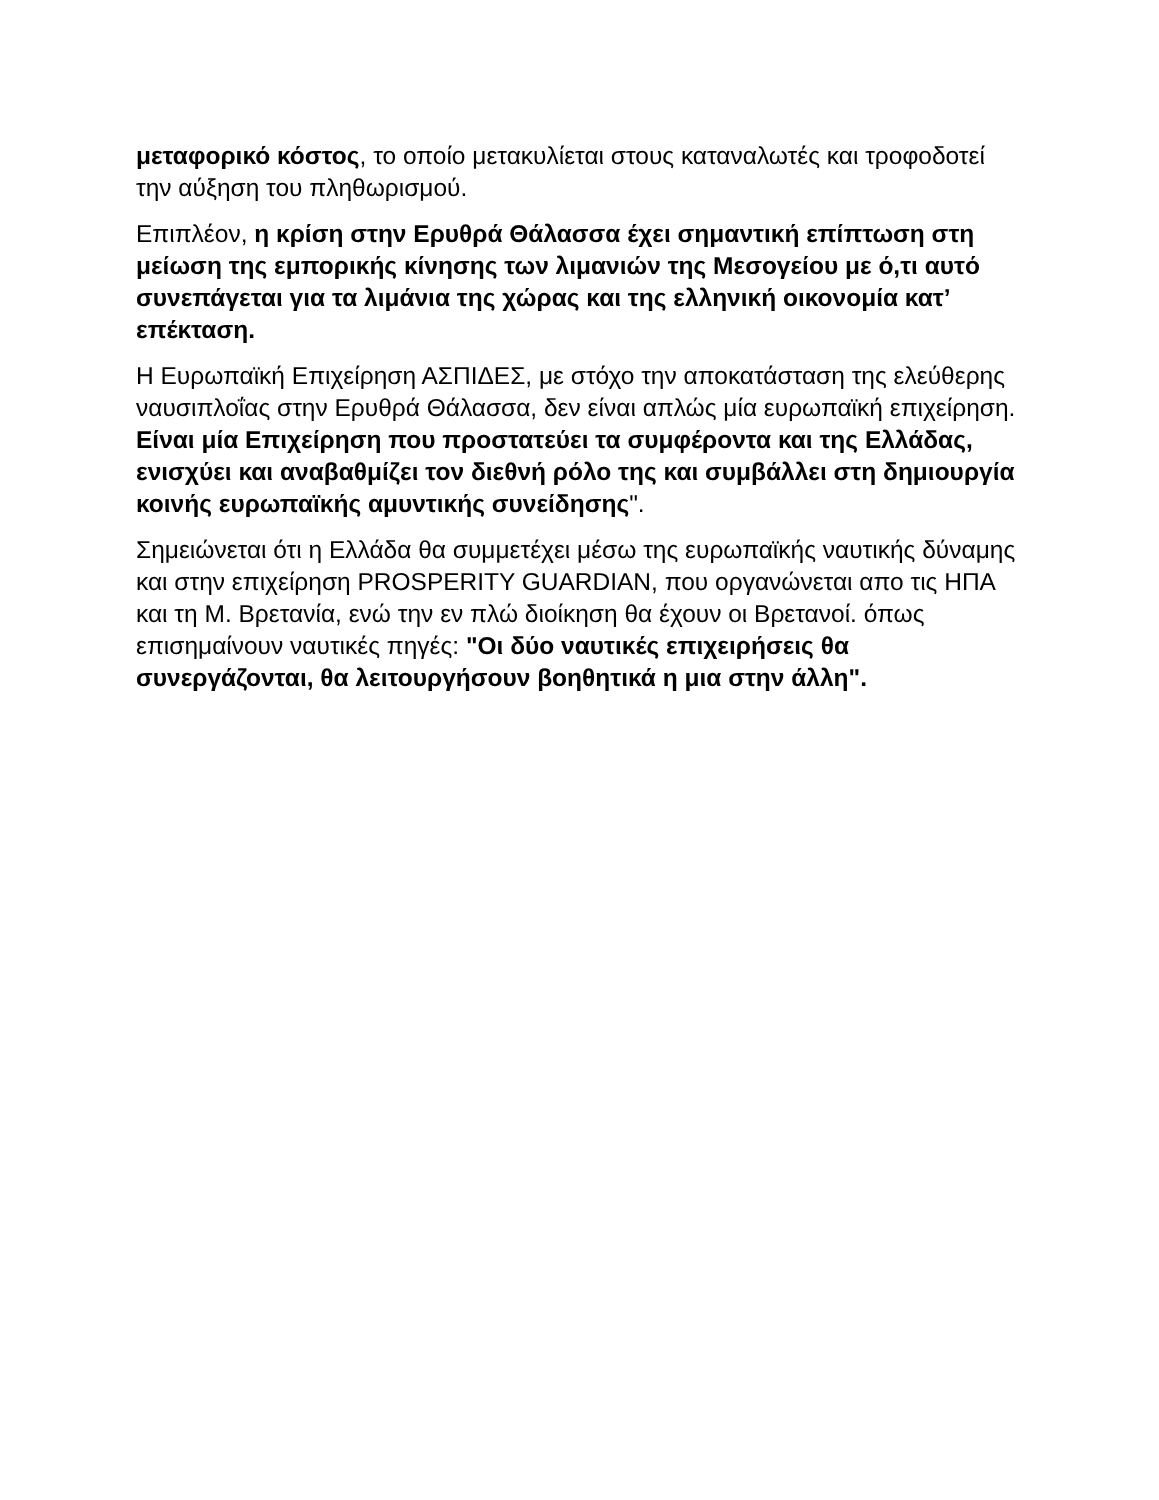μεταφορικό κόστος, το οποίο μετακυλίεται στους καταναλωτές και τροφοδοτεί την αύξηση του πληθωρισμού.
Επιπλέον, η κρίση στην Ερυθρά Θάλασσα έχει σημαντική επίπτωση στη μείωση της εμπορικής κίνησης των λιμανιών της Μεσογείου με ό,τι αυτό συνεπάγεται για τα λιμάνια της χώρας και της ελληνική οικονομία κατ’ επέκταση.
Η Ευρωπαϊκή Επιχείρηση ΑΣΠΙΔΕΣ, με στόχο την αποκατάσταση της ελεύθερης ναυσιπλοΐας στην Ερυθρά Θάλασσα, δεν είναι απλώς μία ευρωπαϊκή επιχείρηση. Είναι μία Επιχείρηση που προστατεύει τα συμφέροντα και της Ελλάδας, ενισχύει και αναβαθμίζει τον διεθνή ρόλο της και συμβάλλει στη δημιουργία κοινής ευρωπαϊκής αμυντικής συνείδησης".
Σημειώνεται ότι η Ελλάδα θα συμμετέχει μέσω της ευρωπαϊκής ναυτικής δύναμης και στην επιχείρηση PROSPERITY GUARDIAN, που οργανώνεται απο τις ΗΠΑ και τη Μ. Βρετανία, ενώ την εν πλώ διοίκηση θα έχουν οι Βρετανοί. όπως επισημαίνουν ναυτικές πηγές: "Οι δύο ναυτικές επιχειρήσεις θα συνεργάζονται, θα λειτουργήσουν βοηθητικά η μια στην άλλη".